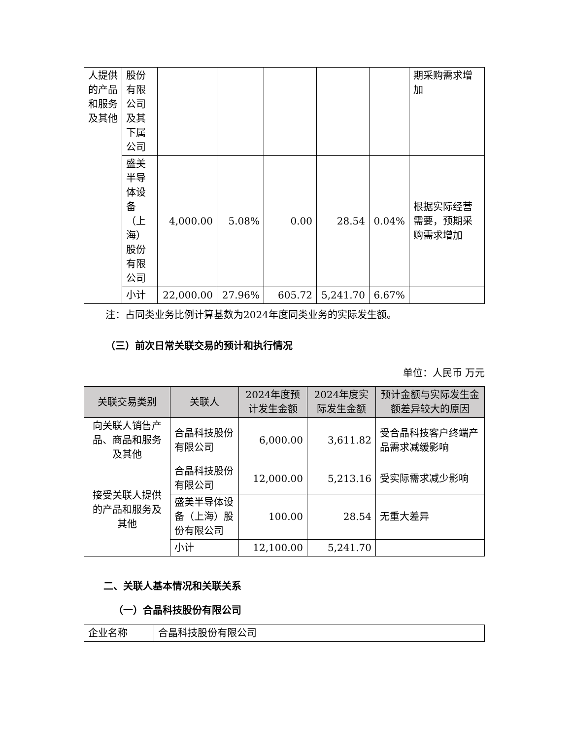| 人提供的产品和服务及其他 | 股份有限公司及其下属公司 | | | | | | 期采购需求增加 |
| | 盛美半导体设备（上海）股份有限公司 | 4,000.00 | 5.08% | 0.00 | 28.54 | 0.04% | 根据实际经营需要，预期采购需求增加 |
| | 小计 | 22,000.00 | 27.96% | 605.72 | 5,241.70 | 6.67% | |
注：占同类业务比例计算基数为2024年度同类业务的实际发生额。
（三）前次日常关联交易的预计和执行情况
单位：人民币 万元
| 关联交易类别 | 关联人 | 2024年度预计发生金额 | 2024年度实际发生金额 | 预计金额与实际发生金额差异较大的原因 |
| --- | --- | --- | --- | --- |
| 向关联人销售产品、商品和服务及其他 | 合晶科技股份有限公司 | 6,000.00 | 3,611.82 | 受合晶科技客户终端产品需求减缓影响 |
| 接受关联人提供的产品和服务及其他 | 合晶科技股份有限公司 | 12,000.00 | 5,213.16 | 受实际需求减少影响 |
| | 盛美半导体设备（上海）股份有限公司 | 100.00 | 28.54 | 无重大差异 |
| | 小计 | 12,100.00 | 5,241.70 | |
二、关联人基本情况和关联关系
（一）合晶科技股份有限公司
| 企业名称 | 合晶科技股份有限公司 |